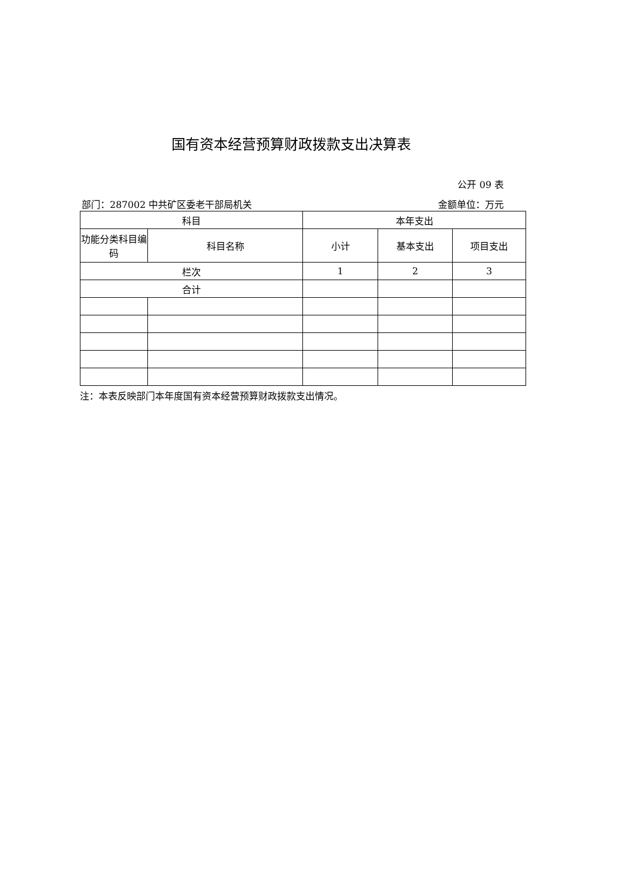国有资本经营预算财政拨款支出决算表
公开 09 表
部门：287002 中共矿区委老干部局机关 金额单位：万元
| 科目 | | 本年支出 | | |
| --- | --- | --- | --- | --- |
| 功能分类科目编码 | 科目名称 | 小计 | 基本支出 | 项目支出 |
| 栏次 | | 1 | 2 | 3 |
| 合计 | | | | |
注：本表反映部门本年度国有资本经营预算财政拨款支出情况。